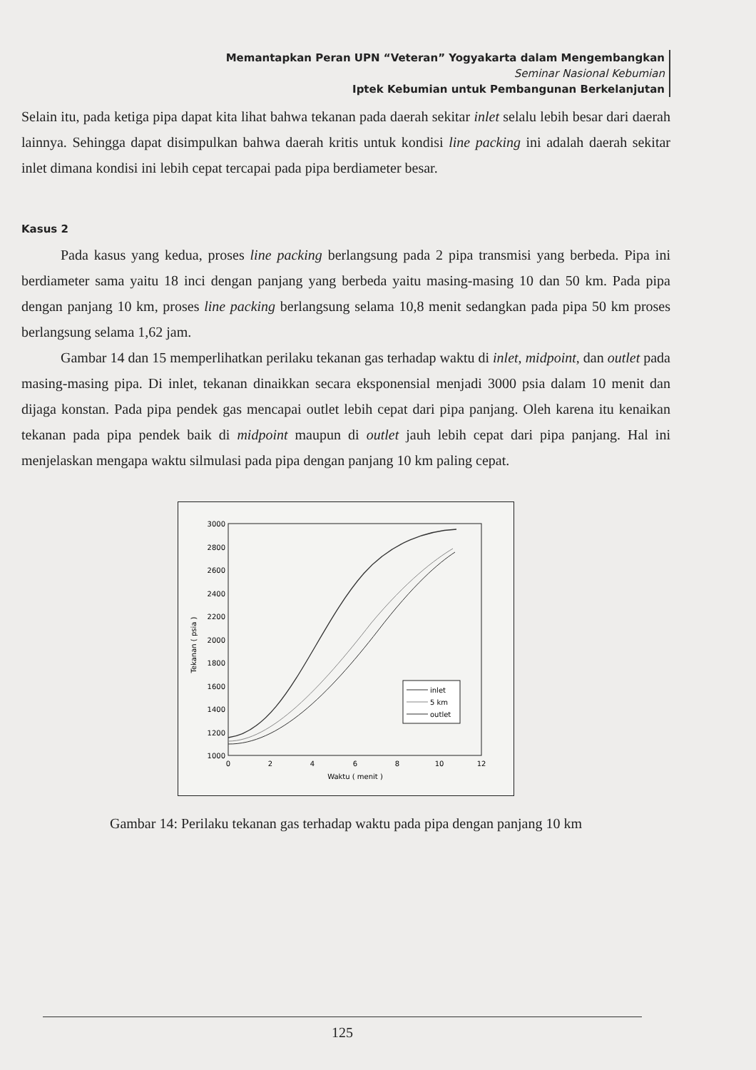Memantapkan Peran UPN “Veteran” Yogyakarta dalam Mengembangkan
Seminar Nasional Kebumian
Iptek Kebumian untuk Pembangunan Berkelanjutan
Selain itu, pada ketiga pipa dapat kita lihat bahwa tekanan pada daerah sekitar inlet selalu lebih besar dari daerah lainnya. Sehingga dapat disimpulkan bahwa daerah kritis untuk kondisi line packing ini adalah daerah sekitar inlet dimana kondisi ini lebih cepat tercapai pada pipa berdiameter besar.
Kasus 2
Pada kasus yang kedua, proses line packing berlangsung pada 2 pipa transmisi yang berbeda. Pipa ini berdiameter sama yaitu 18 inci dengan panjang yang berbeda yaitu masing-masing 10 dan 50 km. Pada pipa dengan panjang 10 km, proses line packing berlangsung selama 10,8 menit sedangkan pada pipa 50 km proses berlangsung selama 1,62 jam.
Gambar 14 dan 15 memperlihatkan perilaku tekanan gas terhadap waktu di inlet, midpoint, dan outlet pada masing-masing pipa. Di inlet, tekanan dinaikkan secara eksponensial menjadi 3000 psia dalam 10 menit dan dijaga konstan. Pada pipa pendek gas mencapai outlet lebih cepat dari pipa panjang. Oleh karena itu kenaikan tekanan pada pipa pendek baik di midpoint maupun di outlet jauh lebih cepat dari pipa panjang. Hal ini menjelaskan mengapa waktu silmulasi pada pipa dengan panjang 10 km paling cepat.
3000
2800
2600
2400
2200
2000
1800
1600
1400
1200
1000
0
2
4
6
8
10
12
Waktu ( menit )
Tekanan ( psia )
inlet
5 km
outlet
Gambar 14: Perilaku tekanan gas terhadap waktu pada pipa dengan panjang 10 km
125